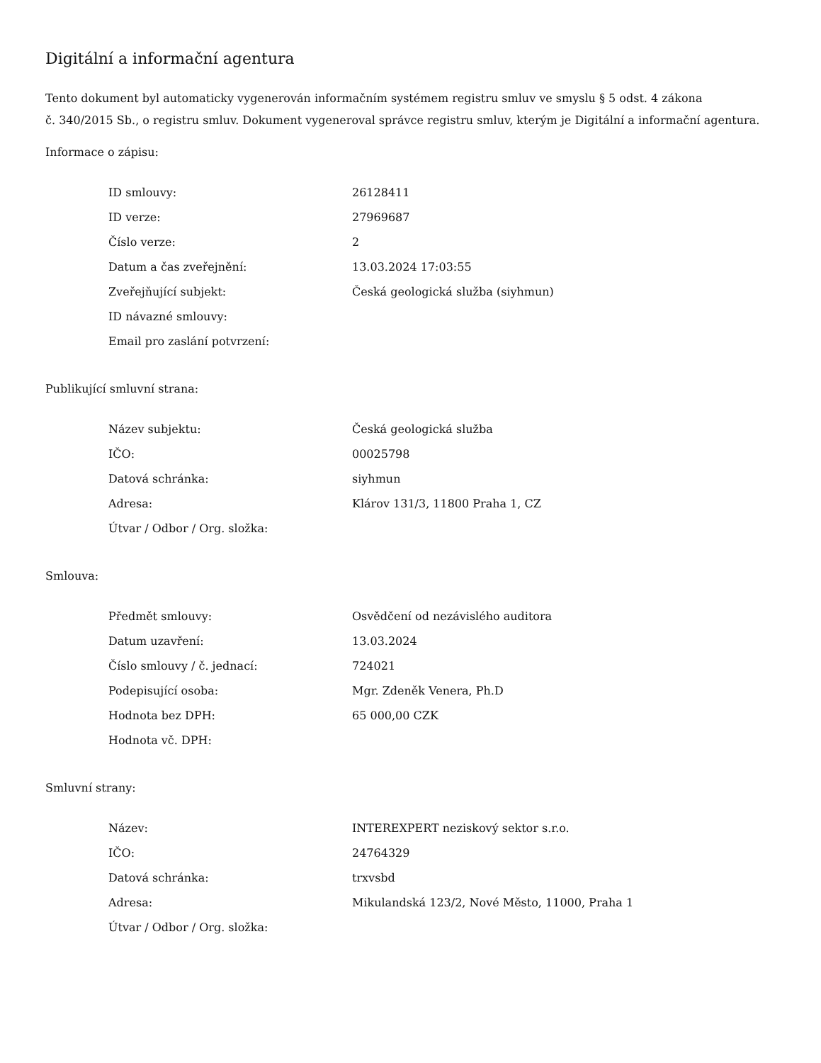Digitální a informační agentura
Tento dokument byl automaticky vygenerován informačním systémem registru smluv ve smyslu § 5 odst. 4 zákona
č. 340/2015 Sb., o registru smluv. Dokument vygeneroval správce registru smluv, kterým je Digitální a informační agentura.
Informace o zápisu:
| ID smlouvy: | 26128411 |
| ID verze: | 27969687 |
| Číslo verze: | 2 |
| Datum a čas zveřejnění: | 13.03.2024 17:03:55 |
| Zveřejňující subjekt: | Česká geologická služba (siyhmun) |
| ID návazné smlouvy: | |
| Email pro zaslání potvrzení: | |
Publikující smluvní strana:
| Název subjektu: | Česká geologická služba |
| IČO: | 00025798 |
| Datová schránka: | siyhmun |
| Adresa: | Klárov 131/3, 11800 Praha 1, CZ |
| Útvar / Odbor / Org. složka: | |
Smlouva:
| Předmět smlouvy: | Osvědčení od nezávislého auditora |
| Datum uzavření: | 13.03.2024 |
| Číslo smlouvy / č. jednací: | 724021 |
| Podepisující osoba: | Mgr. Zdeněk Venera, Ph.D |
| Hodnota bez DPH: | 65 000,00 CZK |
| Hodnota vč. DPH: | |
Smluvní strany:
| Název: | INTEREXPERT neziskový sektor s.r.o. |
| IČO: | 24764329 |
| Datová schránka: | trxvsbd |
| Adresa: | Mikulandská 123/2, Nové Město, 11000, Praha 1 |
| Útvar / Odbor / Org. složka: | |